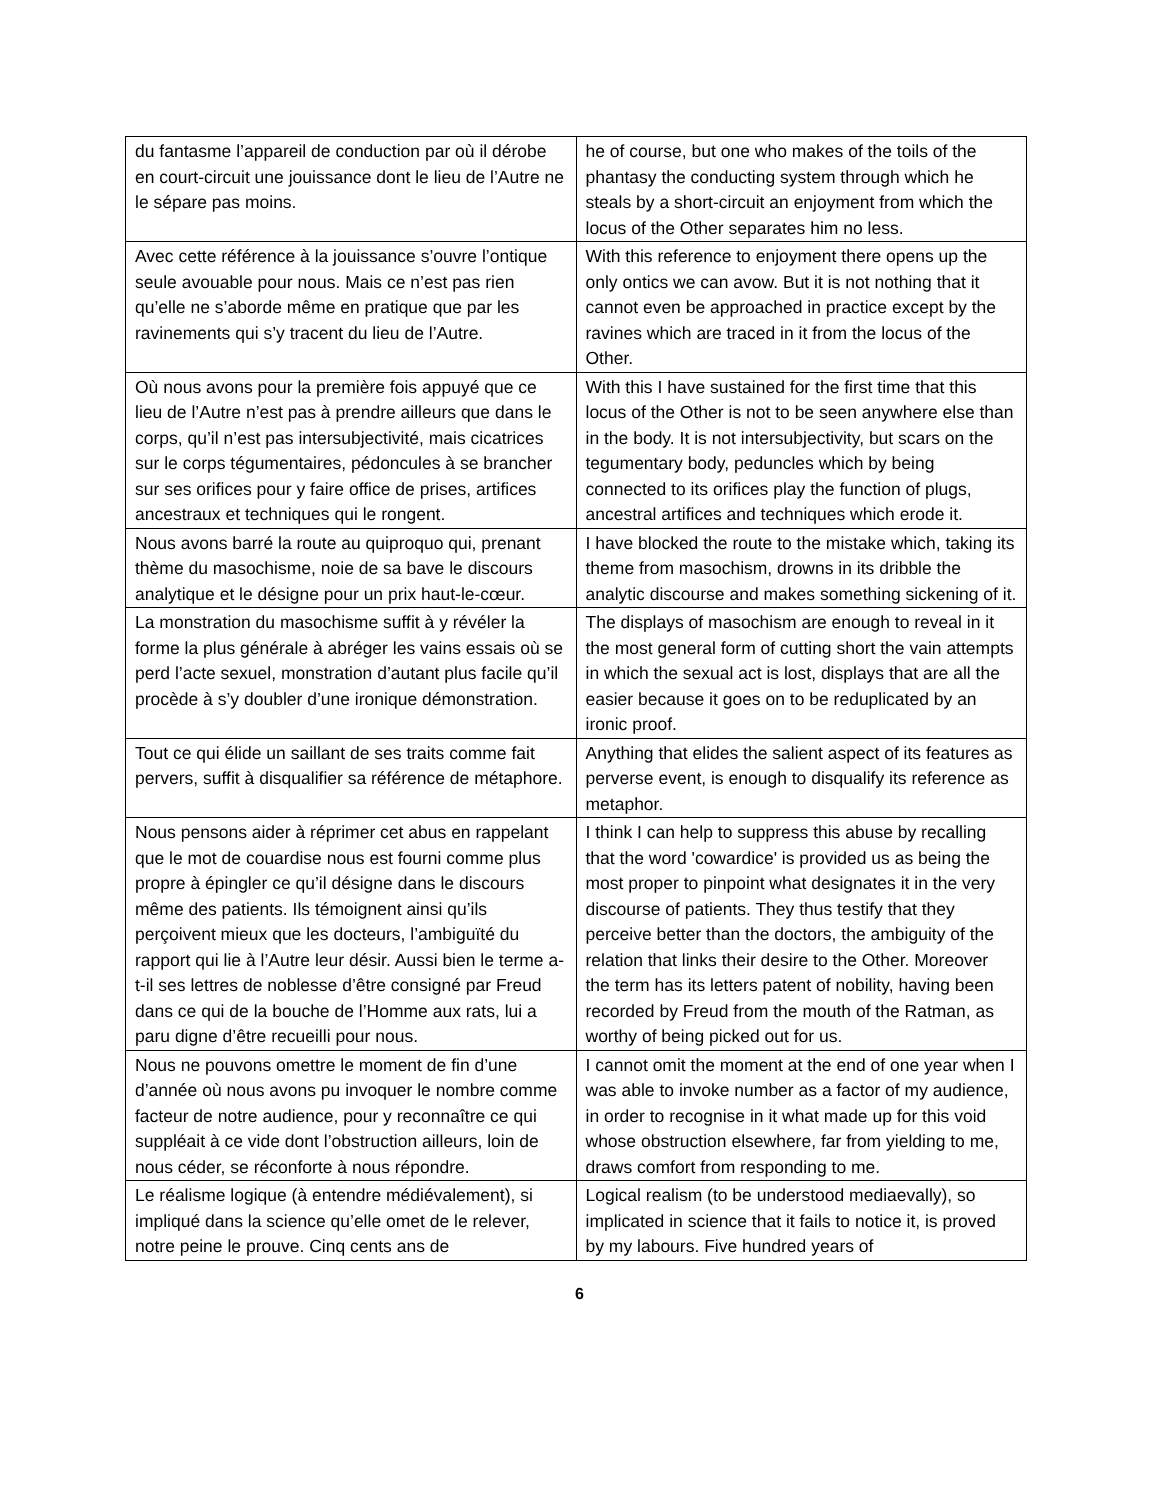| du fantasme l’appareil de conduction par où il dérobe en court-circuit une jouissance dont le lieu de l’Autre ne le sépare pas moins. | he of course, but one who makes of the toils of the phantasy the conducting system through which he steals by a short-circuit an enjoyment from which the locus of the Other separates him no less. |
| Avec cette référence à la jouissance s’ouvre l’ontique seule avouable pour nous. Mais ce n’est pas rien qu’elle ne s’aborde même en pratique que par les ravinements qui s’y tracent du lieu de l’Autre. | With this reference to enjoyment there opens up the only ontics we can avow. But it is not nothing that it cannot even be approached in practice except by the ravines which are traced in it from the locus of the Other. |
| Où nous avons pour la première fois appuyé que ce lieu de l’Autre n’est pas à prendre ailleurs que dans le corps, qu’il n’est pas intersubjectivité, mais cicatrices sur le corps tégumentaires, pédoncules à se brancher sur ses orifices pour y faire office de prises, artifices ancestraux et techniques qui le rongent. | With this I have sustained for the first time that this locus of the Other is not to be seen anywhere else than in the body. It is not intersubjectivity, but scars on the tegumentary body, peduncles which by being connected to its orifices play the function of plugs, ancestral artifices and techniques which erode it. |
| Nous avons barré la route au quiproquo qui, prenant thème du masochisme, noie de sa bave le discours analytique et le désigne pour un prix haut-le-cœur. | I have blocked the route to the mistake which, taking its theme from masochism, drowns in its dribble the analytic discourse and makes something sickening of it. |
| La monstration du masochisme suffit à y révéler la forme la plus générale à abréger les vains essais où se perd l’acte sexuel, monstration d’autant plus facile qu’il procède à s’y doubler d’une ironique démonstration. | The displays of masochism are enough to reveal in it the most general form of cutting short the vain attempts in which the sexual act is lost, displays that are all the easier because it goes on to be reduplicated by an ironic proof. |
| Tout ce qui élide un saillant de ses traits comme fait pervers, suffit à disqualifier sa référence de métaphore. | Anything that elides the salient aspect of its features as perverse event, is enough to disqualify its reference as metaphor. |
| Nous pensons aider à réprimer cet abus en rappelant que le mot de couardise nous est fourni comme plus propre à épingler ce qu’il désigne dans le discours même des patients. Ils témoignent ainsi qu’ils perçoivent mieux que les docteurs, l’ambiguïté du rapport qui lie à l’Autre leur désir. Aussi bien le terme a-t-il ses lettres de noblesse d’être consigné par Freud dans ce qui de la bouche de l’Homme aux rats, lui a paru digne d’être recueilli pour nous. | I think I can help to suppress this abuse by recalling that the word 'cowardice' is provided us as being the most proper to pinpoint what designates it in the very discourse of patients. They thus testify that they perceive better than the doctors, the ambiguity of the relation that links their desire to the Other. Moreover the term has its letters patent of nobility, having been recorded by Freud from the mouth of the Ratman, as worthy of being picked out for us. |
| Nous ne pouvons omettre le moment de fin d’une d’année où nous avons pu invoquer le nombre comme facteur de notre audience, pour y reconnaître ce qui suppléait à ce vide dont l’obstruction ailleurs, loin de nous céder, se réconforte à nous répondre. | I cannot omit the moment at the end of one year when I was able to invoke number as a factor of my audience, in order to recognise in it what made up for this void whose obstruction elsewhere, far from yielding to me, draws comfort from responding to me. |
| Le réalisme logique (à entendre médiévalement), si impliqué dans la science qu’elle omet de le relever, notre peine le prouve. Cinq cents ans de | Logical realism (to be understood mediaevally), so implicated in science that it fails to notice it, is proved by my labours. Five hundred years of |
6